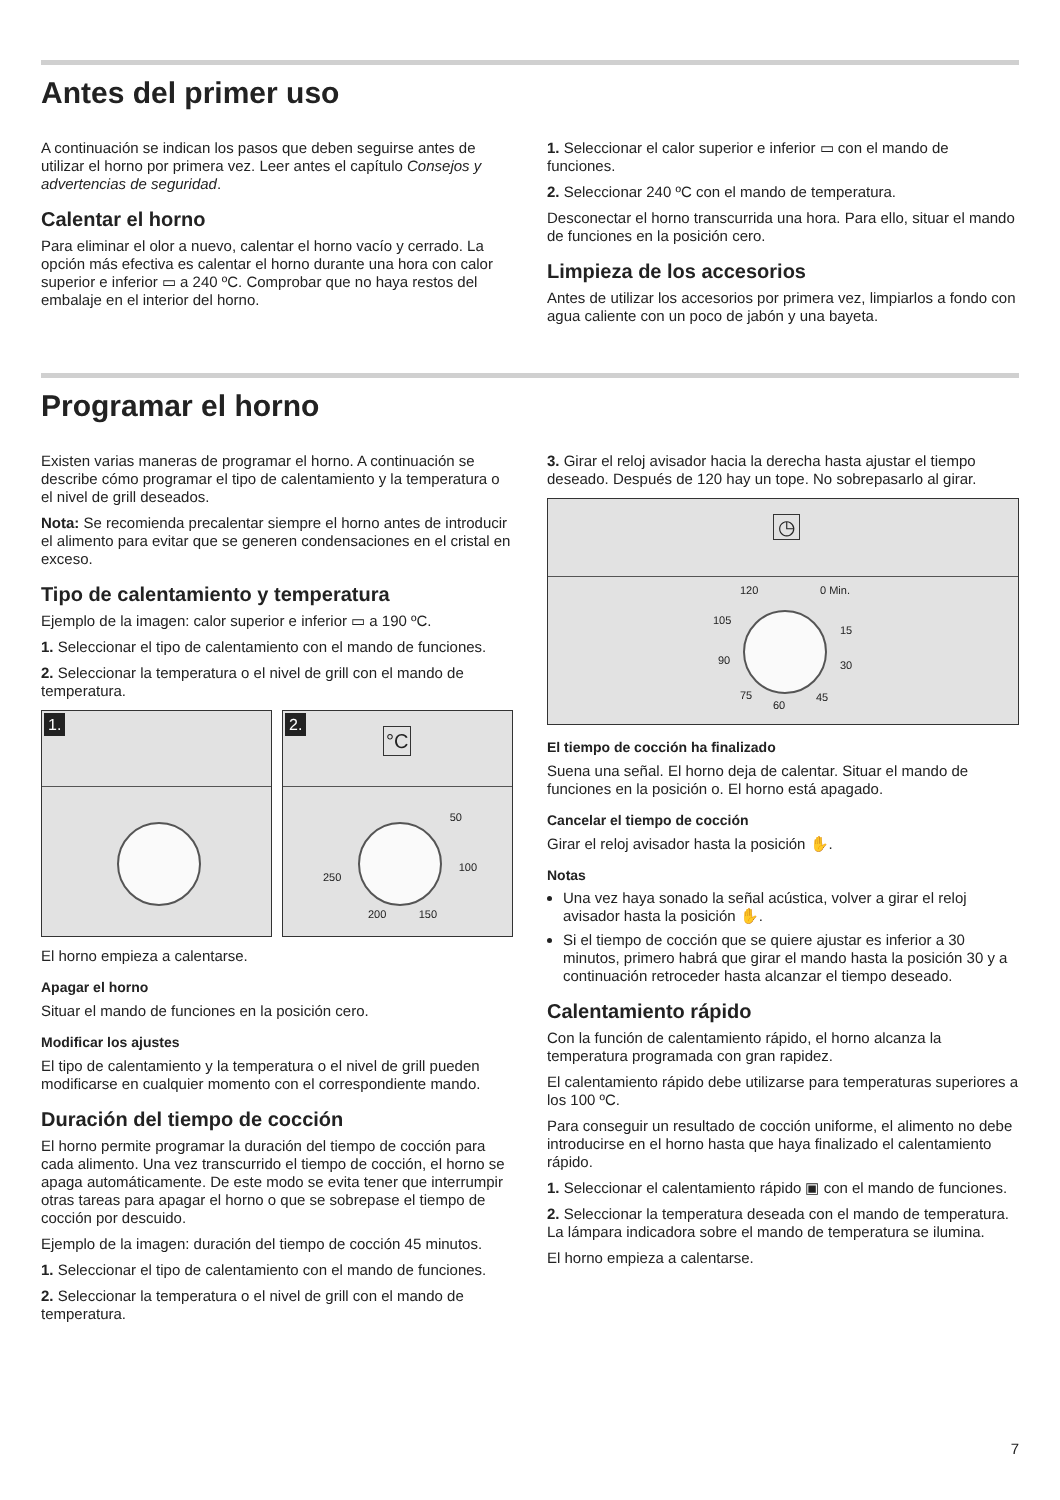Antes del primer uso
A continuación se indican los pasos que deben seguirse antes de utilizar el horno por primera vez. Leer antes el capítulo Consejos y advertencias de seguridad.
Calentar el horno
Para eliminar el olor a nuevo, calentar el horno vacío y cerrado. La opción más efectiva es calentar el horno durante una hora con calor superior e inferior ▭ a 240 ºC. Comprobar que no haya restos del embalaje en el interior del horno.
1. Seleccionar el calor superior e inferior ▭ con el mando de funciones.
2. Seleccionar 240 ºC con el mando de temperatura.
Desconectar el horno transcurrida una hora. Para ello, situar el mando de funciones en la posición cero.
Limpieza de los accesorios
Antes de utilizar los accesorios por primera vez, limpiarlos a fondo con agua caliente con un poco de jabón y una bayeta.
Programar el horno
Existen varias maneras de programar el horno. A continuación se describe cómo programar el tipo de calentamiento y la temperatura o el nivel de grill deseados.
Nota: Se recomienda precalentar siempre el horno antes de introducir el alimento para evitar que se generen condensaciones en el cristal en exceso.
Tipo de calentamiento y temperatura
Ejemplo de la imagen: calor superior e inferior ▭ a 190 ºC.
1. Seleccionar el tipo de calentamiento con el mando de funciones.
2. Seleccionar la temperatura o el nivel de grill con el mando de temperatura.
1.
2.
°C
50
100
150 200
250
El horno empieza a calentarse.
Apagar el horno
Situar el mando de funciones en la posición cero.
Modificar los ajustes
El tipo de calentamiento y la temperatura o el nivel de grill pueden modificarse en cualquier momento con el correspondiente mando.
Duración del tiempo de cocción
El horno permite programar la duración del tiempo de cocción para cada alimento. Una vez transcurrido el tiempo de cocción, el horno se apaga automáticamente. De este modo se evita tener que interrumpir otras tareas para apagar el horno o que se sobrepase el tiempo de cocción por descuido.
Ejemplo de la imagen: duración del tiempo de cocción 45 minutos.
1. Seleccionar el tipo de calentamiento con el mando de funciones.
2. Seleccionar la temperatura o el nivel de grill con el mando de temperatura.
3. Girar el reloj avisador hacia la derecha hasta ajustar el tiempo deseado. Después de 120 hay un tope. No sobrepasarlo al girar.
◷
120 0 Min.
105
15
90 30
75
60
45
El tiempo de cocción ha finalizado
Suena una señal. El horno deja de calentar. Situar el mando de funciones en la posición o. El horno está apagado.
Cancelar el tiempo de cocción
Girar el reloj avisador hasta la posición ✋.
Notas
Una vez haya sonado la señal acústica, volver a girar el reloj avisador hasta la posición ✋.
Si el tiempo de cocción que se quiere ajustar es inferior a 30 minutos, primero habrá que girar el mando hasta la posición 30 y a continuación retroceder hasta alcanzar el tiempo deseado.
Calentamiento rápido
Con la función de calentamiento rápido, el horno alcanza la temperatura programada con gran rapidez.
El calentamiento rápido debe utilizarse para temperaturas superiores a los 100 ºC.
Para conseguir un resultado de cocción uniforme, el alimento no debe introducirse en el horno hasta que haya finalizado el calentamiento rápido.
1. Seleccionar el calentamiento rápido ▣ con el mando de funciones.
2. Seleccionar la temperatura deseada con el mando de temperatura.
La lámpara indicadora sobre el mando de temperatura se ilumina.
El horno empieza a calentarse.
7